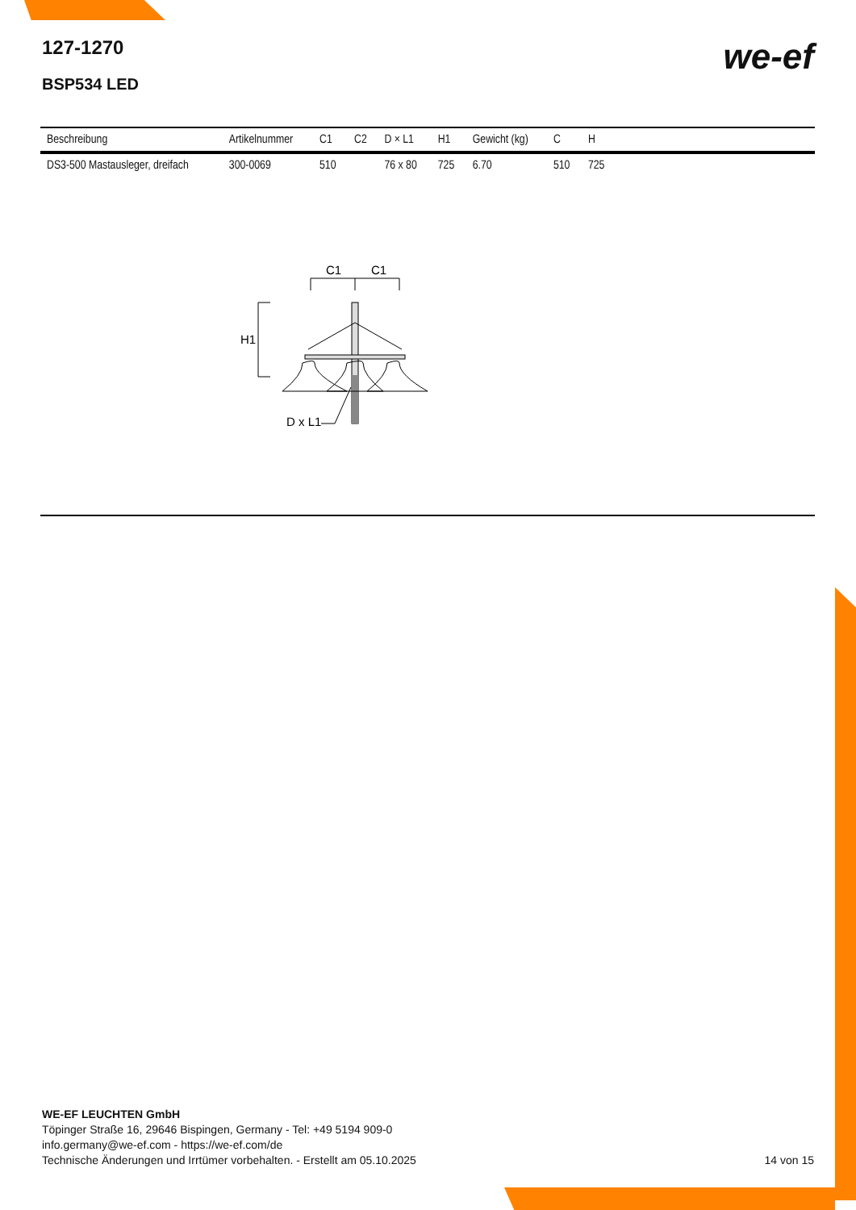127-1270
BSP534 LED
we-ef
| Beschreibung | Artikelnummer | C1 | C2 | D × L1 | H1 | Gewicht (kg) | C | H | |
| --- | --- | --- | --- | --- | --- | --- | --- | --- | --- |
| DS3-500 Mastausleger, dreifach | 300-0069 | 510 | | 76 x 80 | 725 | 6.70 | 510 | 725 | |
C1
C1
H1
D x L1
WE-EF LEUCHTEN GmbH
Töpinger Straße 16, 29646 Bispingen, Germany - Tel: +49 5194 909-0
info.germany@we-ef.com - https://we-ef.com/de
Technische Änderungen und Irrtümer vorbehalten. - Erstellt am 05.10.2025
14 von 15